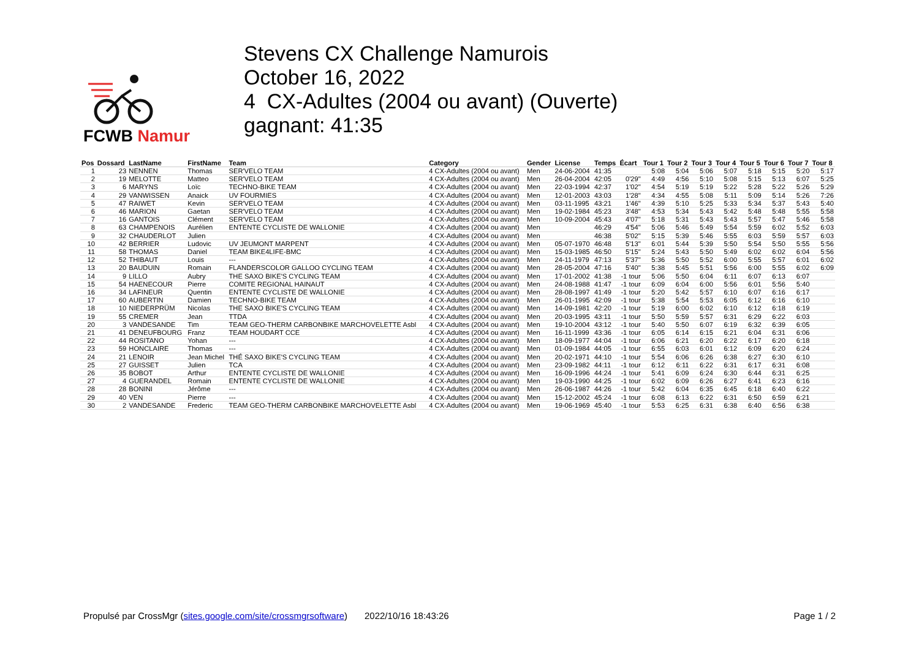FCWB Namur
Stevens CX Challenge Namurois
October 16, 2022
4 CX-Adultes (2004 ou avant) (Ouverte)
gagnant: 41:35
| Pos | Dossard | LastName | FirstName | Team | Category | Gender | License | Temps | Écart | Tour 1 | Tour 2 | Tour 3 | Tour 4 | Tour 5 | Tour 6 | Tour 7 | Tour 8 |
| --- | --- | --- | --- | --- | --- | --- | --- | --- | --- | --- | --- | --- | --- | --- | --- | --- | --- |
| 1 | 23 | NENNEN | Thomas | SER'VELO TEAM | 4 CX-Adultes (2004 ou avant) | Men | 24-06-2004 | 41:35 | | 5:08 | 5:04 | 5:06 | 5:07 | 5:18 | 5:15 | 5:20 | 5:17 |
| 2 | 19 | MELOTTE | Matteo | SER'VELO TEAM | 4 CX-Adultes (2004 ou avant) | Men | 26-04-2004 | 42:05 | 0'29" | 4:49 | 4:56 | 5:10 | 5:08 | 5:15 | 5:13 | 6:07 | 5:25 |
| 3 | 6 | MARYNS | Loïc | TECHNO-BIKE TEAM | 4 CX-Adultes (2004 ou avant) | Men | 22-03-1994 | 42:37 | 1'02" | 4:54 | 5:19 | 5:19 | 5:22 | 5:28 | 5:22 | 5:26 | 5:29 |
| 4 | 29 | VANWISSEN | Anaick | UV FOURMIES | 4 CX-Adultes (2004 ou avant) | Men | 12-01-2003 | 43:03 | 1'28" | 4:34 | 4:55 | 5:08 | 5:11 | 5:09 | 5:14 | 5:26 | 7:26 |
| 5 | 47 | RAIWET | Kevin | SER'VELO TEAM | 4 CX-Adultes (2004 ou avant) | Men | 03-11-1995 | 43:21 | 1'46" | 4:39 | 5:10 | 5:25 | 5:33 | 5:34 | 5:37 | 5:43 | 5:40 |
| 6 | 46 | MARION | Gaetan | SER'VELO TEAM | 4 CX-Adultes (2004 ou avant) | Men | 19-02-1984 | 45:23 | 3'48" | 4:53 | 5:34 | 5:43 | 5:42 | 5:48 | 5:48 | 5:55 | 5:58 |
| 7 | 16 | GANTOIS | Clément | SER'VELO TEAM | 4 CX-Adultes (2004 ou avant) | Men | 10-09-2004 | 45:43 | 4'07" | 5:18 | 5:31 | 5:43 | 5:43 | 5:57 | 5:47 | 5:46 | 5:58 |
| 8 | 63 | CHAMPENOIS | Aurélien | ENTENTE CYCLISTE DE WALLONIE | 4 CX-Adultes (2004 ou avant) | Men | | 46:29 | 4'54" | 5:06 | 5:46 | 5:49 | 5:54 | 5:59 | 6:02 | 5:52 | 6:03 |
| 9 | 32 | CHAUDERLOT | Julien | | 4 CX-Adultes (2004 ou avant) | Men | | 46:38 | 5'02" | 5:15 | 5:39 | 5:46 | 5:55 | 6:03 | 5:59 | 5:57 | 6:03 |
| 10 | 42 | BERRIER | Ludovic | UV JEUMONT MARPENT | 4 CX-Adultes (2004 ou avant) | Men | 05-07-1970 | 46:48 | 5'13" | 6:01 | 5:44 | 5:39 | 5:50 | 5:54 | 5:50 | 5:55 | 5:56 |
| 11 | 58 | THOMAS | Daniel | TEAM BIKE4LIFE-BMC | 4 CX-Adultes (2004 ou avant) | Men | 15-03-1985 | 46:50 | 5'15" | 5:24 | 5:43 | 5:50 | 5:49 | 6:02 | 6:02 | 6:04 | 5:56 |
| 12 | 52 | THIBAUT | Louis | --- | 4 CX-Adultes (2004 ou avant) | Men | 24-11-1979 | 47:13 | 5'37" | 5:36 | 5:50 | 5:52 | 6:00 | 5:55 | 5:57 | 6:01 | 6:02 |
| 13 | 20 | BAUDUIN | Romain | FLANDERSCOLOR GALLOO CYCLING TEAM | 4 CX-Adultes (2004 ou avant) | Men | 28-05-2004 | 47:16 | 5'40" | 5:38 | 5:45 | 5:51 | 5:56 | 6:00 | 5:55 | 6:02 | 6:09 |
| 14 | 9 | LILLO | Aubry | THE SAXO BIKE'S CYCLING TEAM | 4 CX-Adultes (2004 ou avant) | Men | 17-01-2002 | 41:38 | -1 tour | 5:06 | 5:50 | 6:04 | 6:11 | 6:07 | 6:13 | 6:07 | |
| 15 | 54 | HAENECOUR | Pierre | COMITE REGIONAL HAINAUT | 4 CX-Adultes (2004 ou avant) | Men | 24-08-1988 | 41:47 | -1 tour | 6:09 | 6:04 | 6:00 | 5:56 | 6:01 | 5:56 | 5:40 | |
| 16 | 34 | LAFINEUR | Quentin | ENTENTE CYCLISTE DE WALLONIE | 4 CX-Adultes (2004 ou avant) | Men | 28-08-1997 | 41:49 | -1 tour | 5:20 | 5:42 | 5:57 | 6:10 | 6:07 | 6:16 | 6:17 | |
| 17 | 60 | AUBERTIN | Damien | TECHNO-BIKE TEAM | 4 CX-Adultes (2004 ou avant) | Men | 26-01-1995 | 42:09 | -1 tour | 5:38 | 5:54 | 5:53 | 6:05 | 6:12 | 6:16 | 6:10 | |
| 18 | 10 | NIEDERPRÜM | Nicolas | THE SAXO BIKE'S CYCLING TEAM | 4 CX-Adultes (2004 ou avant) | Men | 14-09-1981 | 42:20 | -1 tour | 5:19 | 6:00 | 6:02 | 6:10 | 6:12 | 6:18 | 6:19 | |
| 19 | 55 | CREMER | Jean | TTDA | 4 CX-Adultes (2004 ou avant) | Men | 20-03-1995 | 43:11 | -1 tour | 5:50 | 5:59 | 5:57 | 6:31 | 6:29 | 6:22 | 6:03 | |
| 20 | 3 | VANDESANDE | Tim | TEAM GEO-THERM CARBONBIKE MARCHOVELETTE Asbl | 4 CX-Adultes (2004 ou avant) | Men | 19-10-2004 | 43:12 | -1 tour | 5:40 | 5:50 | 6:07 | 6:19 | 6:32 | 6:39 | 6:05 | |
| 21 | 41 | DENEUFBOURG | Franz | TEAM HOUDART CCE | 4 CX-Adultes (2004 ou avant) | Men | 16-11-1999 | 43:36 | -1 tour | 6:05 | 6:14 | 6:15 | 6:21 | 6:04 | 6:31 | 6:06 | |
| 22 | 44 | ROSITANO | Yohan | --- | 4 CX-Adultes (2004 ou avant) | Men | 18-09-1977 | 44:04 | -1 tour | 6:06 | 6:21 | 6:20 | 6:22 | 6:17 | 6:20 | 6:18 | |
| 23 | 59 | HONCLAIRE | Thomas | --- | 4 CX-Adultes (2004 ou avant) | Men | 01-09-1984 | 44:05 | -1 tour | 6:55 | 6:03 | 6:01 | 6:12 | 6:09 | 6:20 | 6:24 | |
| 24 | 21 | LENOIR | Jean Michel | THÉ SAXO BIKE'S CYCLING TEAM | 4 CX-Adultes (2004 ou avant) | Men | 20-02-1971 | 44:10 | -1 tour | 5:54 | 6:06 | 6:26 | 6:38 | 6:27 | 6:30 | 6:10 | |
| 25 | 27 | GUISSET | Julien | TCA | 4 CX-Adultes (2004 ou avant) | Men | 23-09-1982 | 44:11 | -1 tour | 6:12 | 6:11 | 6:22 | 6:31 | 6:17 | 6:31 | 6:08 | |
| 26 | 35 | BOBOT | Arthur | ENTENTE CYCLISTE DE WALLONIE | 4 CX-Adultes (2004 ou avant) | Men | 16-09-1996 | 44:24 | -1 tour | 5:41 | 6:09 | 6:24 | 6:30 | 6:44 | 6:31 | 6:25 | |
| 27 | 4 | GUERANDEL | Romain | ENTENTE CYCLISTE DE WALLONIE | 4 CX-Adultes (2004 ou avant) | Men | 19-03-1990 | 44:25 | -1 tour | 6:02 | 6:09 | 6:26 | 6:27 | 6:41 | 6:23 | 6:16 | |
| 28 | 28 | BONINI | Jérôme | --- | 4 CX-Adultes (2004 ou avant) | Men | 26-06-1987 | 44:26 | -1 tour | 5:42 | 6:04 | 6:35 | 6:45 | 6:18 | 6:40 | 6:22 | |
| 29 | 40 | VEN | Pierre | --- | 4 CX-Adultes (2004 ou avant) | Men | 15-12-2002 | 45:24 | -1 tour | 6:08 | 6:13 | 6:22 | 6:31 | 6:50 | 6:59 | 6:21 | |
| 30 | 2 | VANDESANDE | Frederic | TEAM GEO-THERM CARBONBIKE MARCHOVELETTE Asbl | 4 CX-Adultes (2004 ou avant) | Men | 19-06-1969 | 45:40 | -1 tour | 5:53 | 6:25 | 6:31 | 6:38 | 6:40 | 6:56 | 6:38 | |
Propulsé par CrossMgr (sites.google.com/site/crossmgrsoftware) 2022/10/16 18:43:26 Page 1 / 2